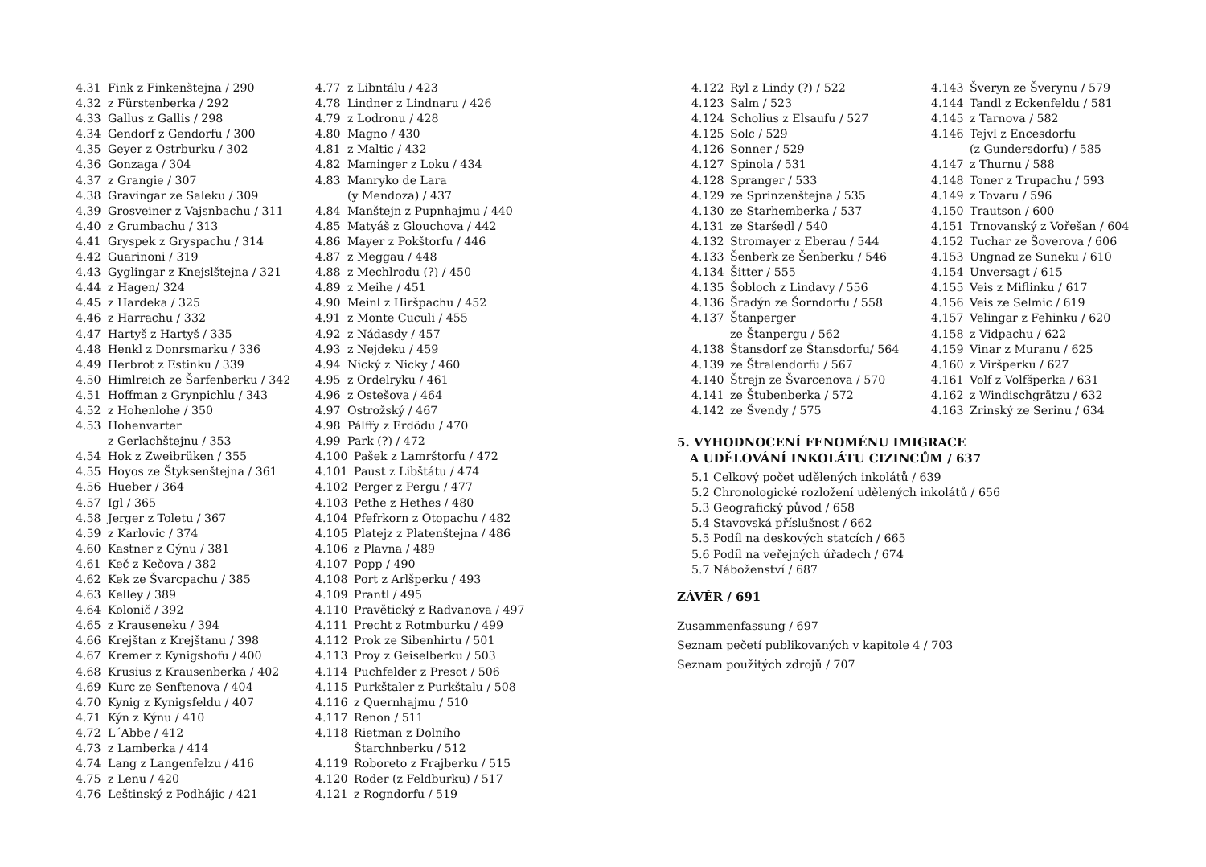4.31 Fink z Finkenštejna / 290
4.32 z Fürstenberka / 292
4.33 Gallus z Gallis / 298
4.34 Gendorf z Gendorfu / 300
4.35 Geyer z Ostrburku / 302
4.36 Gonzaga / 304
4.37 z Grangie / 307
4.38 Gravingar ze Saleku / 309
4.39 Grosveiner z Vajsnbachu / 311
4.40 z Grumbachu / 313
4.41 Gryspek z Gryspachu / 314
4.42 Guarinoni / 319
4.43 Gyglingar z Knejslštejna / 321
4.44 z Hagen/ 324
4.45 z Hardeka / 325
4.46 z Harrachu / 332
4.47 Hartyš z Hartyš / 335
4.48 Henkl z Donrsmarku / 336
4.49 Herbrot z Estinku / 339
4.50 Himlreich ze Šarfenberku / 342
4.51 Hoffman z Grynpichlu / 343
4.52 z Hohenlohe / 350
4.53 Hohenvarter
z Gerlachštejnu / 353
4.54 Hok z Zweibrüken / 355
4.55 Hoyos ze Štyksenštejna / 361
4.56 Hueber / 364
4.57 Igl / 365
4.58 Jerger z Toletu / 367
4.59 z Karlovic / 374
4.60 Kastner z Gýnu / 381
4.61 Keč z Kečova / 382
4.62 Kek ze Švarcpachu / 385
4.63 Kelley / 389
4.64 Kolonič / 392
4.65 z Krauseneku / 394
4.66 Krejštan z Krejštanu / 398
4.67 Kremer z Kynigshofu / 400
4.68 Krusius z Krausenberka / 402
4.69 Kurc ze Senftenova / 404
4.70 Kynig z Kynigsfeldu / 407
4.71 Kýn z Kýnu / 410
4.72 L´Abbe / 412
4.73 z Lamberka / 414
4.74 Lang z Langenfelzu / 416
4.75 z Lenu / 420
4.76 Leštinský z Podhájic / 421
4.77 z Libntálu / 423
4.78 Lindner z Lindnaru / 426
4.79 z Lodronu / 428
4.80 Magno / 430
4.81 z Maltic / 432
4.82 Maminger z Loku / 434
4.83 Manryko de Lara
(y Mendoza) / 437
4.84 Manštejn z Pupnhajmu / 440
4.85 Matyáš z Glouchova / 442
4.86 Mayer z Pokštorfu / 446
4.87 z Meggau / 448
4.88 z Mechlrodu (?) / 450
4.89 z Meihe / 451
4.90 Meinl z Hiršpachu / 452
4.91 z Monte Cuculi / 455
4.92 z Nádasdy / 457
4.93 z Nejdeku / 459
4.94 Nický z Nicky / 460
4.95 z Ordelryku / 461
4.96 z Ostešova / 464
4.97 Ostrožský / 467
4.98 Pálffy z Erdödu / 470
4.99 Park (?) / 472
4.100 Pašek z Lamrštorfu / 472
4.101 Paust z Libštátu / 474
4.102 Perger z Pergu / 477
4.103 Pethe z Hethes / 480
4.104 Pfefrkorn z Otopachu / 482
4.105 Platejz z Platenštejna / 486
4.106 z Plavna / 489
4.107 Popp / 490
4.108 Port z Arlšperku / 493
4.109 Prantl / 495
4.110 Pravětický z Radvanova / 497
4.111 Precht z Rotmburku / 499
4.112 Prok ze Sibenhirtu / 501
4.113 Proy z Geiselberku / 503
4.114 Puchfelder z Presot / 506
4.115 Purkštaler z Purkštalu / 508
4.116 z Quernhajmu / 510
4.117 Renon / 511
4.118 Rietman z Dolního
Štarchnberku / 512
4.119 Roboreto z Frajberku / 515
4.120 Roder (z Feldburku) / 517
4.121 z Rogndorfu / 519
4.122 Ryl z Lindy (?) / 522
4.123 Salm / 523
4.124 Scholius z Elsaufu / 527
4.125 Solc / 529
4.126 Sonner / 529
4.127 Spinola / 531
4.128 Spranger / 533
4.129 ze Sprinzenštejna / 535
4.130 ze Starhemberka / 537
4.131 ze Staršedl / 540
4.132 Stromayer z Eberau / 544
4.133 Šenberk ze Šenberku / 546
4.134 Šitter / 555
4.135 Šobloch z Lindavy / 556
4.136 Šradýn ze Šorndorfu / 558
4.137 Štanperger
ze Štanpergu / 562
4.138 Štansdorf ze Štansdorfu/ 564
4.139 ze Štralendorfu / 567
4.140 Štrejn ze Švarcenova / 570
4.141 ze Štubenberka / 572
4.142 ze Švendy / 575
4.143 Šveryn ze Šverynu / 579
4.144 Tandl z Eckenfeldu / 581
4.145 z Tarnova / 582
4.146 Tejvl z Encesdorfu
(z Gundersdorfu) / 585
4.147 z Thurnu / 588
4.148 Toner z Trupachu / 593
4.149 z Tovaru / 596
4.150 Trautson / 600
4.151 Trnovanský z Vořešan / 604
4.152 Tuchar ze Šoverova / 606
4.153 Ungnad ze Suneku / 610
4.154 Unversagt / 615
4.155 Veis z Miflinku / 617
4.156 Veis ze Selmic / 619
4.157 Velingar z Fehinku / 620
4.158 z Vidpachu / 622
4.159 Vinar z Muranu / 625
4.160 z Viršperku / 627
4.161 Volf z Volfšperka / 631
4.162 z Windischgrätzu / 632
4.163 Zrinský ze Serinu / 634
5. VYHODNOCENÍ FENOMÉNU IMIGRACE
A UDĚLOVÁNÍ INKOLÁTU CIZINCŮM / 637
5.1 Celkový počet udělených inkolátů / 639
5.2 Chronologické rozložení udělených inkolátů / 656
5.3 Geografický původ / 658
5.4 Stavovská příslušnost / 662
5.5 Podíl na deskových statcích / 665
5.6 Podíl na veřejných úřadech / 674
5.7 Náboženství / 687
ZÁVĚR / 691
Zusammenfassung / 697
Seznam pečetí publikovaných v kapitole 4 / 703
Seznam použitých zdrojů / 707